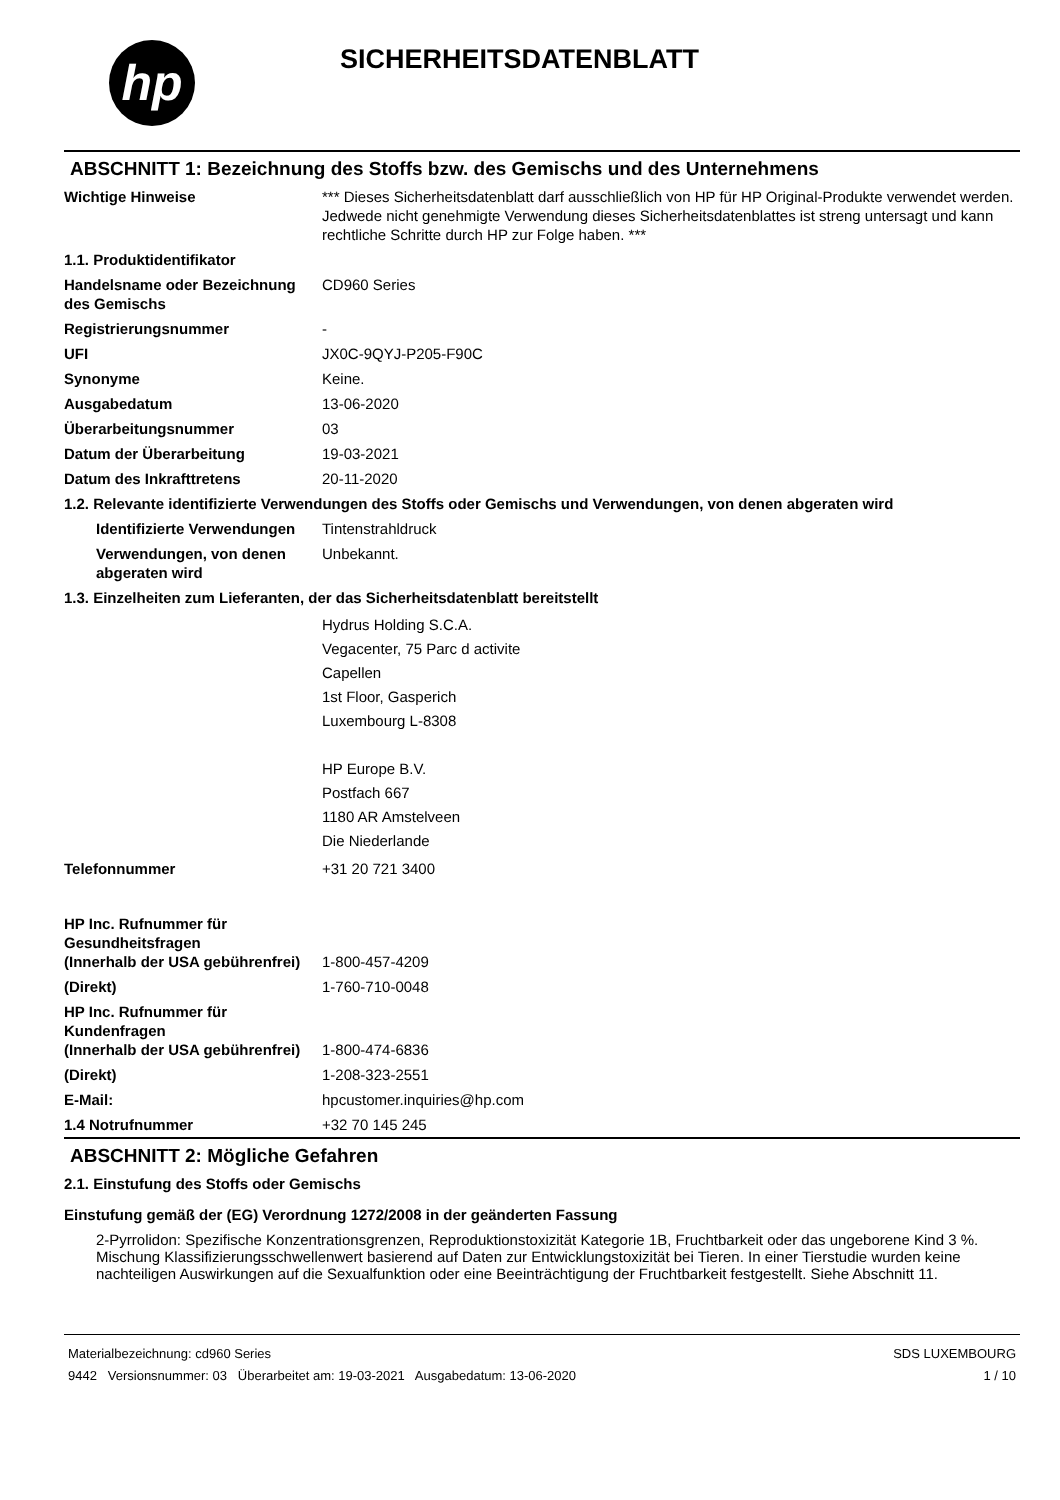hp
SICHERHEITSDATENBLATT
ABSCHNITT 1: Bezeichnung des Stoffs bzw. des Gemischs und des Unternehmens
| Wichtige Hinweise | *** Dieses Sicherheitsdatenblatt darf ausschließlich von HP für HP Original-Produkte verwendet werden. Jedwede nicht genehmigte Verwendung dieses Sicherheitsdatenblattes ist streng untersagt und kann rechtliche Schritte durch HP zur Folge haben. *** |
| 1.1. Produktidentifikator | |
| Handelsname oder Bezeichnung des Gemischs | CD960 Series |
| Registrierungsnummer | - |
| UFI | JX0C-9QYJ-P205-F90C |
| Synonyme | Keine. |
| Ausgabedatum | 13-06-2020 |
| Überarbeitungsnummer | 03 |
| Datum der Überarbeitung | 19-03-2021 |
| Datum des Inkrafttretens | 20-11-2020 |
| 1.2. Relevante identifizierte Verwendungen des Stoffs oder Gemischs und Verwendungen, von denen abgeraten wird | |
| Identifizierte Verwendungen | Tintenstrahldruck |
| Verwendungen, von denen abgeraten wird | Unbekannt. |
1.3. Einzelheiten zum Lieferanten, der das Sicherheitsdatenblatt bereitstellt
| | Hydrus Holding S.C.A. Vegacenter, 75 Parc d activite Capellen 1st Floor, Gasperich Luxembourg L-8308 HP Europe B.V. Postfach 667 1180 AR Amstelveen Die Niederlande |
| Telefonnummer | +31 20 721 3400 |
| HP Inc. Rufnummer für Gesundheitsfragen (Innerhalb der USA gebührenfrei) | 1-800-457-4209 |
| (Direkt) | 1-760-710-0048 |
| HP Inc. Rufnummer für Kundenfragen (Innerhalb der USA gebührenfrei) | 1-800-474-6836 |
| (Direkt) | 1-208-323-2551 |
| E-Mail: | hpcustomer.inquiries@hp.com |
| 1.4 Notrufnummer | +32 70 145 245 |
ABSCHNITT 2: Mögliche Gefahren
2.1. Einstufung des Stoffs oder Gemischs
Einstufung gemäß der (EG) Verordnung 1272/2008 in der geänderten Fassung
2-Pyrrolidon: Spezifische Konzentrationsgrenzen, Reproduktionstoxizität Kategorie 1B, Fruchtbarkeit oder das ungeborene Kind 3 %. Mischung Klassifizierungsschwellenwert basierend auf Daten zur Entwicklungstoxizität bei Tieren. In einer Tierstudie wurden keine nachteiligen Auswirkungen auf die Sexualfunktion oder eine Beeinträchtigung der Fruchtbarkeit festgestellt. Siehe Abschnitt 11.
Materialbezeichnung: cd960 Series
9442 Versionsnummer: 03 Überarbeitet am: 19-03-2021 Ausgabedatum: 13-06-2020
SDS LUXEMBOURG
1 / 10